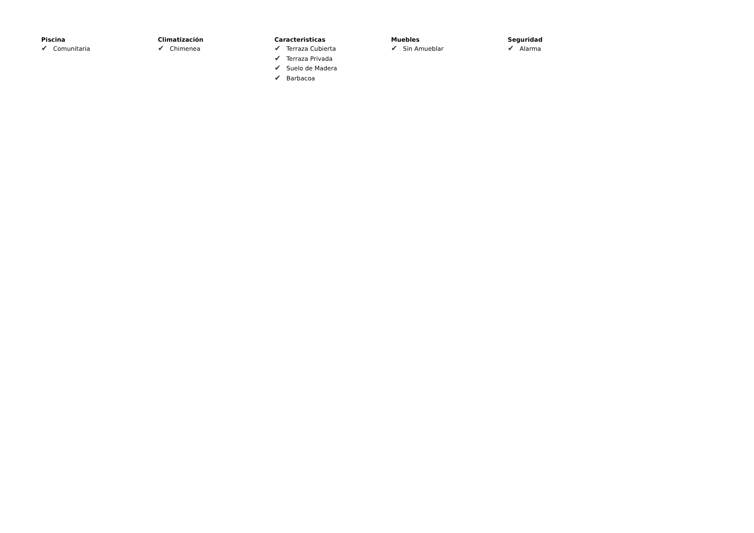Piscina
✔ Comunitaria
Climatización
✔ Chimenea
Caracteristicas
✔ Terraza Cubierta
✔ Terraza Privada
✔ Suelo de Madera
✔ Barbacoa
Muebles
✔ Sin Amueblar
Seguridad
✔ Alarma